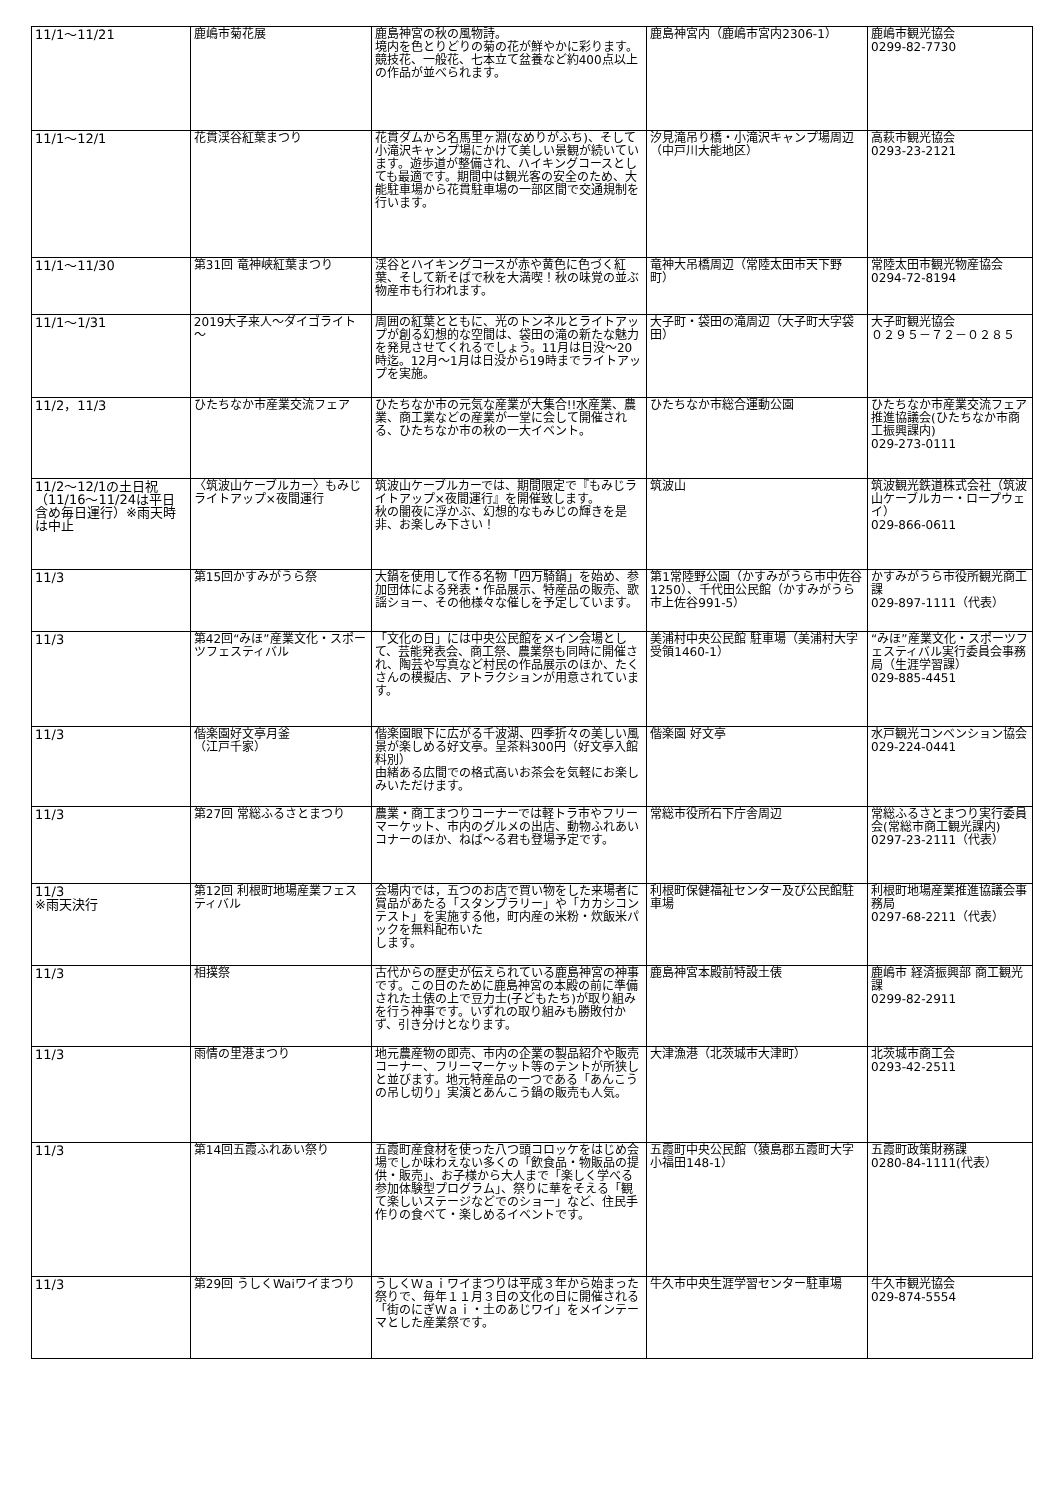| 11/1～11/21 | 鹿嶋市菊花展 | 鹿島神宮の秋の風物詩。 境内を色とりどりの菊の花が鮮やかに彩ります。 競技花、一般花、七本立て盆養など約400点以上の作品が並べられます。 | 鹿島神宮内（鹿嶋市宮内2306-1） | 鹿嶋市観光協会 0299-82-7730 |
| 11/1～12/1 | 花貫渓谷紅葉まつり | 花貫ダムから名馬里ヶ淵(なめりがふち)、そして小滝沢キャンプ場にかけて美しい景観が続いています。遊歩道が整備され、ハイキングコースとしても最適です。期間中は観光客の安全のため、大能駐車場から花貫駐車場の一部区間で交通規制を行います。 | 汐見滝吊り橋・小滝沢キャンプ場周辺（中戸川大能地区） | 高萩市観光協会 0293-23-2121 |
| 11/1～11/30 | 第31回 竜神峡紅葉まつり | 渓谷とハイキングコースが赤や黄色に色づく紅葉、そして新そばで秋を大満喫！秋の味覚の並ぶ物産市も行われます。 | 竜神大吊橋周辺（常陸太田市天下野町） | 常陸太田市観光物産協会 0294-72-8194 |
| 11/1～1/31 | 2019大子来人～ダイゴライト～ | 周囲の紅葉とともに、光のトンネルとライトアップが創る幻想的な空間は、袋田の滝の新たな魅力を発見させてくれるでしょう。11月は日没～20時迄。12月～1月は日没から19時までライトアップを実施。 | 大子町・袋田の滝周辺（大子町大字袋田） | 大子町観光協会 ０２９５－７２－０２８５ |
| 11/2，11/3 | ひたちなか市産業交流フェア | ひたちなか市の元気な産業が大集合!!水産業、農業、商工業などの産業が一堂に会して開催される、ひたちなか市の秋の一大イベント。 | ひたちなか市総合運動公園 | ひたちなか市産業交流フェア推進協議会(ひたちなか市商工振興課内) 029-273-0111 |
| 11/2～12/1の土日祝（11/16～11/24は平日含め毎日運行）※雨天時は中止 | 〈筑波山ケーブルカー〉もみじライトアップ×夜間運行 | 筑波山ケーブルカーでは、期間限定で『もみじライトアップ×夜間運行』を開催致します。 秋の闇夜に浮かぶ、幻想的なもみじの輝きを是非、お楽しみ下さい！ | 筑波山 | 筑波観光鉄道株式会社（筑波山ケーブルカー・ロープウェイ） 029-866-0611 |
| 11/3 | 第15回かすみがうら祭 | 大鍋を使用して作る名物「四万騎鍋」を始め、参加団体による発表・作品展示、特産品の販売、歌謡ショー、その他様々な催しを予定しています。 | 第1常陸野公園（かすみがうら市中佐谷1250）、千代田公民館（かすみがうら市上佐谷991-5） | かすみがうら市役所観光商工課 029-897-1111（代表） |
| 11/3 | 第42回“みほ”産業文化・スポーツフェスティバル | 「文化の日」には中央公民館をメイン会場として、芸能発表会、商工祭、農業祭も同時に開催され、陶芸や写真など村民の作品展示のほか、たくさんの模擬店、アトラクションが用意されています。 | 美浦村中央公民館 駐車場（美浦村大字受領1460-1） | “みほ”産業文化・スポーツフェスティバル実行委員会事務局（生涯学習課） 029-885-4451 |
| 11/3 | 偕楽園好文亭月釜 （江戸千家） | 偕楽園眼下に広がる千波湖、四季折々の美しい風景が楽しめる好文亭。呈茶料300円（好文亭入館料別） 由緒ある広間での格式高いお茶会を気軽にお楽しみいただけます。 | 偕楽園 好文亭 | 水戸観光コンベンション協会 029-224-0441 |
| 11/3 | 第27回 常総ふるさとまつり | 農業・商工まつりコーナーでは軽トラ市やフリーマーケット、市内のグルメの出店、動物ふれあいコナーのほか、ねば～る君も登場予定です。 | 常総市役所石下庁舎周辺 | 常総ふるさとまつり実行委員会(常総市商工観光課内) 0297-23-2111（代表） |
| 11/3 ※雨天決行 | 第12回 利根町地場産業フェスティバル | 会場内では，五つのお店で買い物をした来場者に賞品があたる「スタンプラリー」や「カカシコンテスト」を実施する他，町内産の米粉・炊飯米パックを無料配布いた します。 | 利根町保健福祉センター及び公民館駐車場 | 利根町地場産業推進協議会事務局 0297-68-2211（代表） |
| 11/3 | 相撲祭 | 古代からの歴史が伝えられている鹿島神宮の神事です。この日のために鹿島神宮の本殿の前に準備された土俵の上で豆力士(子どもたち)が取り組みを行う神事です。いずれの取り組みも勝敗付かず、引き分けとなります。 | 鹿島神宮本殿前特設土俵 | 鹿嶋市 経済振興部 商工観光課 0299-82-2911 |
| 11/3 | 雨情の里港まつり | 地元農産物の即売、市内の企業の製品紹介や販売コーナー、フリーマーケット等のテントが所狭しと並びます。地元特産品の一つである「あんこうの吊し切り」実演とあんこう鍋の販売も人気。 | 大津漁港（北茨城市大津町） | 北茨城市商工会 0293-42-2511 |
| 11/3 | 第14回五霞ふれあい祭り | 五霞町産食材を使った八つ頭コロッケをはじめ会場でしか味わえない多くの「飲食品・物販品の提供・販売」、お子様から大人まで「楽しく学べる参加体験型プログラム」、祭りに華をそえる「観て楽しいステージなどでのショー」など、住民手作りの食べて・楽しめるイベントです。 | 五霞町中央公民館（猿島郡五霞町大字小福田148-1） | 五霞町政策財務課 0280-84-1111(代表） |
| 11/3 | 第29回 うしくWaiワイまつり | うしくＷａｉワイまつりは平成３年から始まった祭りで、毎年１１月３日の文化の日に開催される「街のにぎＷａｉ・土のあじワイ」をメインテーマとした産業祭です。 | 牛久市中央生涯学習センター駐車場 | 牛久市観光協会 029-874-5554 |